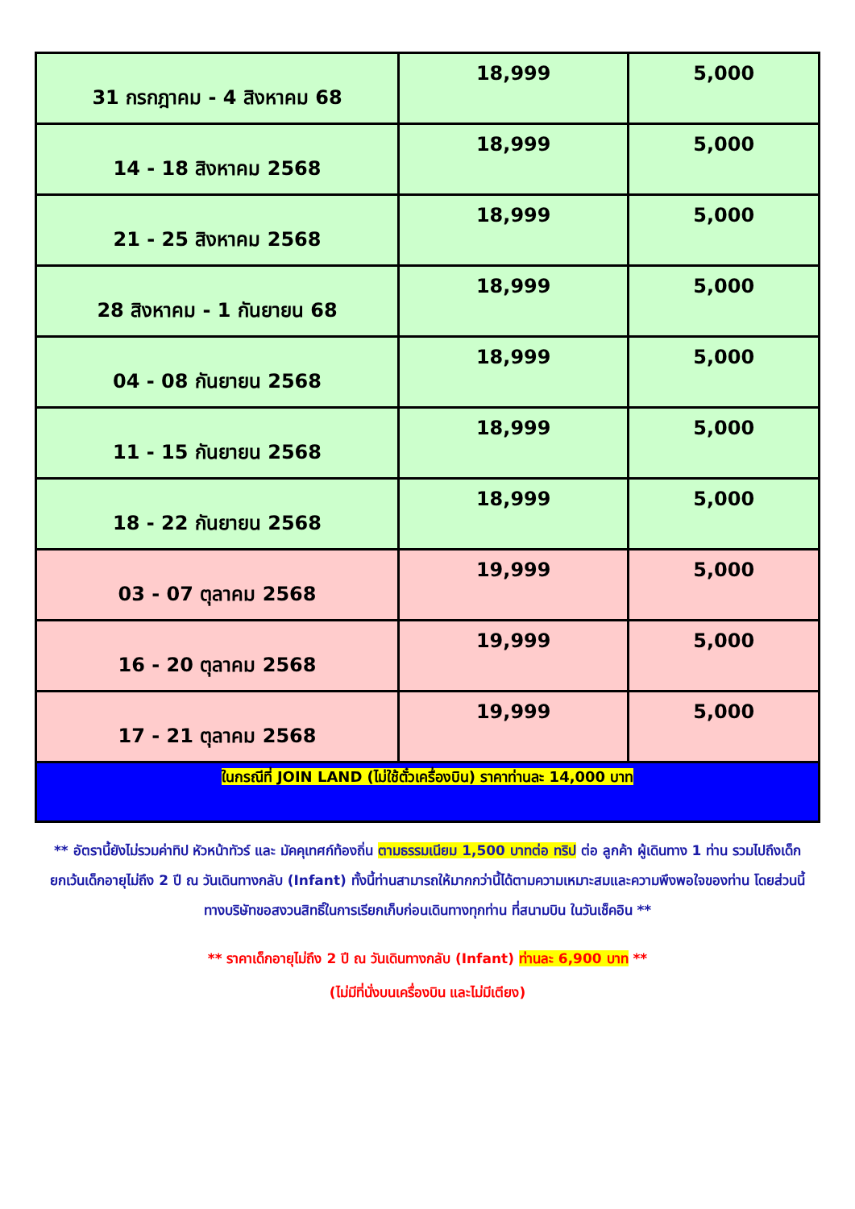| 31 กรกฎาคม - 4 สิงหาคม 68 | 18,999 | 5,000 |
| 14 - 18 สิงหาคม 2568 | 18,999 | 5,000 |
| 21 - 25 สิงหาคม 2568 | 18,999 | 5,000 |
| 28 สิงหาคม - 1 กันยายน 68 | 18,999 | 5,000 |
| 04 - 08 กันยายน 2568 | 18,999 | 5,000 |
| 11 - 15 กันยายน 2568 | 18,999 | 5,000 |
| 18 - 22 กันยายน 2568 | 18,999 | 5,000 |
| 03 - 07 ตุลาคม 2568 | 19,999 | 5,000 |
| 16 - 20 ตุลาคม 2568 | 19,999 | 5,000 |
| 17 - 21 ตุลาคม 2568 | 19,999 | 5,000 |
| ในกรณีที่ JOIN LAND (ไม่ใช้ตั๋วเครื่องบิน) ราคาท่านละ 14,000 บาท | | |
** อัตรานี้ยังไม่รวมค่าทิป หัวหน้าทัวร์ และ มัคคุเทศก์ท้องถิ่น ตามธรรมเนียม 1,500 บาทต่อ ทริป ต่อ ลูกค้า ผู้เดินทาง 1 ท่าน รวมไปถึงเด็ก ยกเว้นเด็กอายุไม่ถึง 2 ปี ณ วันเดินทางกลับ (Infant) ทั้งนี้ท่านสามารถให้มากกว่านี้ได้ตามความเหมาะสมและความพึงพอใจของท่าน โดยส่วนนี้ ทางบริษัทขอสงวนสิทธิ์ในการเรียกเก็บก่อนเดินทางทุกท่าน ที่สนามบิน ในวันเช็คอิน **
** ราคาเด็กอายุไม่ถึง 2 ปี ณ วันเดินทางกลับ (Infant) ท่านละ 6,900 บาท **
(ไม่มีที่นั่งบนเครื่องบิน และไม่มีเตียง)